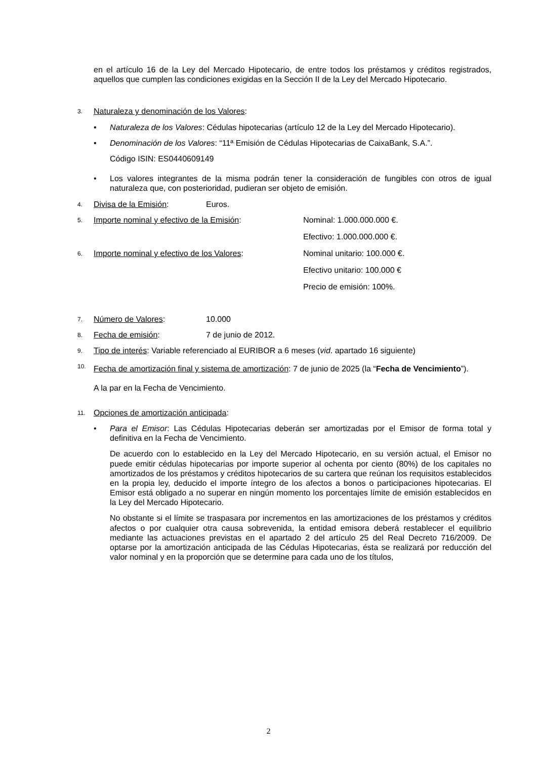en el artículo 16 de la Ley del Mercado Hipotecario, de entre todos los préstamos y créditos registrados, aquellos que cumplen las condiciones exigidas en la Sección II de la Ley del Mercado Hipotecario.
3. Naturaleza y denominación de los Valores:
• Naturaleza de los Valores: Cédulas hipotecarias (artículo 12 de la Ley del Mercado Hipotecario).
• Denominación de los Valores: “11ª Emisión de Cédulas Hipotecarias de CaixaBank, S.A.”.
Código ISIN: ES0440609149
• Los valores integrantes de la misma podrán tener la consideración de fungibles con otros de igual naturaleza que, con posterioridad, pudieran ser objeto de emisión.
4. Divisa de la Emisión: Euros.
5. Importe nominal y efectivo de la Emisión: Nominal: 1.000.000.000 €.
Efectivo: 1.000.000.000 €.
6. Importe nominal y efectivo de los Valores: Nominal unitario: 100.000 €.
Efectivo unitario: 100.000 €
Precio de emisión: 100%.
7. Número de Valores: 10.000
8. Fecha de emisión: 7 de junio de 2012.
9.
Tipo de interés: Variable referenciado al EURIBOR a 6 meses (vid. apartado 16 siguiente)
10.
Fecha de amortización final y sistema de amortización: 7 de junio de 2025 (la “Fecha de Vencimiento”).
A la par en la Fecha de Vencimiento.
11. Opciones de amortización anticipada:
• Para el Emisor: Las Cédulas Hipotecarias deberán ser amortizadas por el Emisor de forma total y definitiva en la Fecha de Vencimiento.
De acuerdo con lo establecido en la Ley del Mercado Hipotecario, en su versión actual, el Emisor no puede emitir cédulas hipotecarias por importe superior al ochenta por ciento (80%) de los capitales no amortizados de los préstamos y créditos hipotecarios de su cartera que reúnan los requisitos establecidos en la propia ley, deducido el importe íntegro de los afectos a bonos o participaciones hipotecarias. El Emisor está obligado a no superar en ningún momento los porcentajes límite de emisión establecidos en la Ley del Mercado Hipotecario.
No obstante si el límite se traspasara por incrementos en las amortizaciones de los préstamos y créditos afectos o por cualquier otra causa sobrevenida, la entidad emisora deberá restablecer el equilibrio mediante las actuaciones previstas en el apartado 2 del artículo 25 del Real Decreto 716/2009. De optarse por la amortización anticipada de las Cédulas Hipotecarias, ésta se realizará por reducción del valor nominal y en la proporción que se determine para cada uno de los títulos,
2